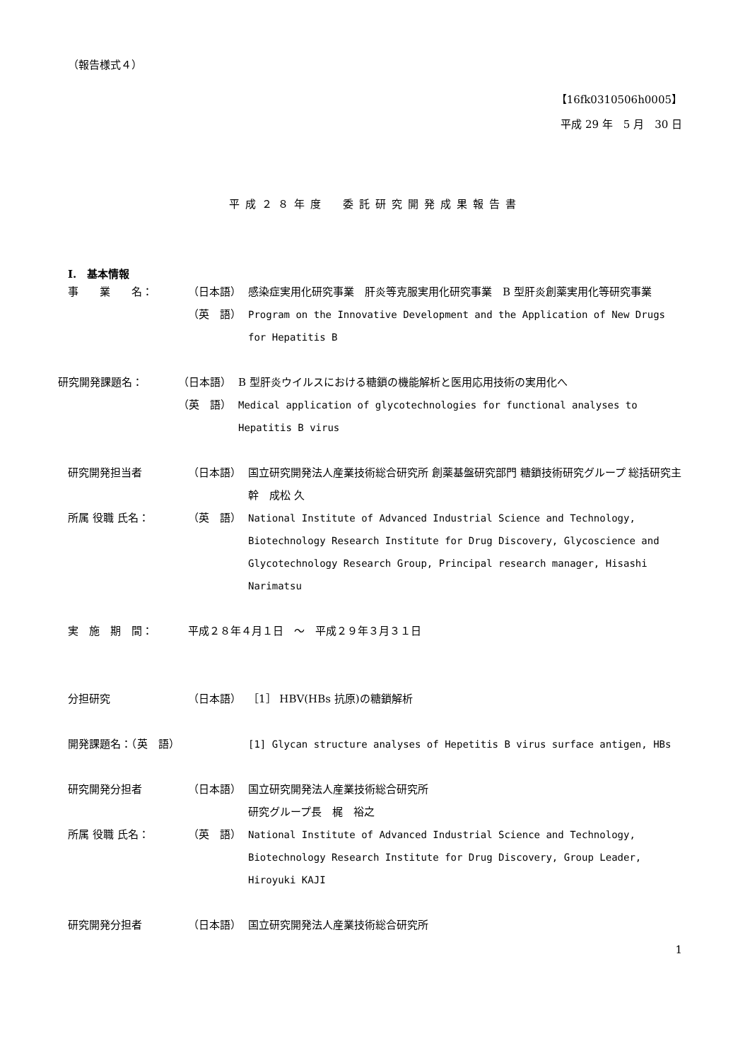（報告様式４）
【16fk0310506h0005】
平成 29 年　5 月　30 日
平成２８年度　委託研究開発成果報告書
I.　基本情報
事　　業　　名： （日本語） 感染症実用化研究事業　肝炎等克服実用化研究事業　B 型肝炎創薬実用化等研究事業
（英　語） Program on the Innovative Development and the Application of New Drugs for Hepatitis B
研究開発課題名： （日本語） B 型肝炎ウイルスにおける糖鎖の機能解析と医用応用技術の実用化へ
（英　語） Medical application of glycotechnologies for functional analyses to Hepatitis B virus
研究開発担当者 （日本語） 国立研究開発法人産業技術総合研究所 創薬基盤研究部門 糖鎖技術研究グループ 総括研究主幹　成松 久
所属 役職 氏名： （英　語） National Institute of Advanced Industrial Science and Technology, Biotechnology Research Institute for Drug Discovery, Glycoscience and Glycotechnology Research Group, Principal research manager, Hisashi Narimatsu
実　施　期　間： 平成２８年４月１日　～　平成２９年３月３１日
分担研究 （日本語） ［1］ HBV(HBs 抗原)の糖鎖解析
開発課題名：（英　語） [1] Glycan structure analyses of Hepetitis B virus surface antigen, HBs
研究開発分担者 （日本語） 国立研究開発法人産業技術総合研究所
研究グループ長　梶　裕之
所属 役職 氏名： （英　語） National Institute of Advanced Industrial Science and Technology, Biotechnology Research Institute for Drug Discovery, Group Leader, Hiroyuki KAJI
研究開発分担者 （日本語） 国立研究開発法人産業技術総合研究所
1